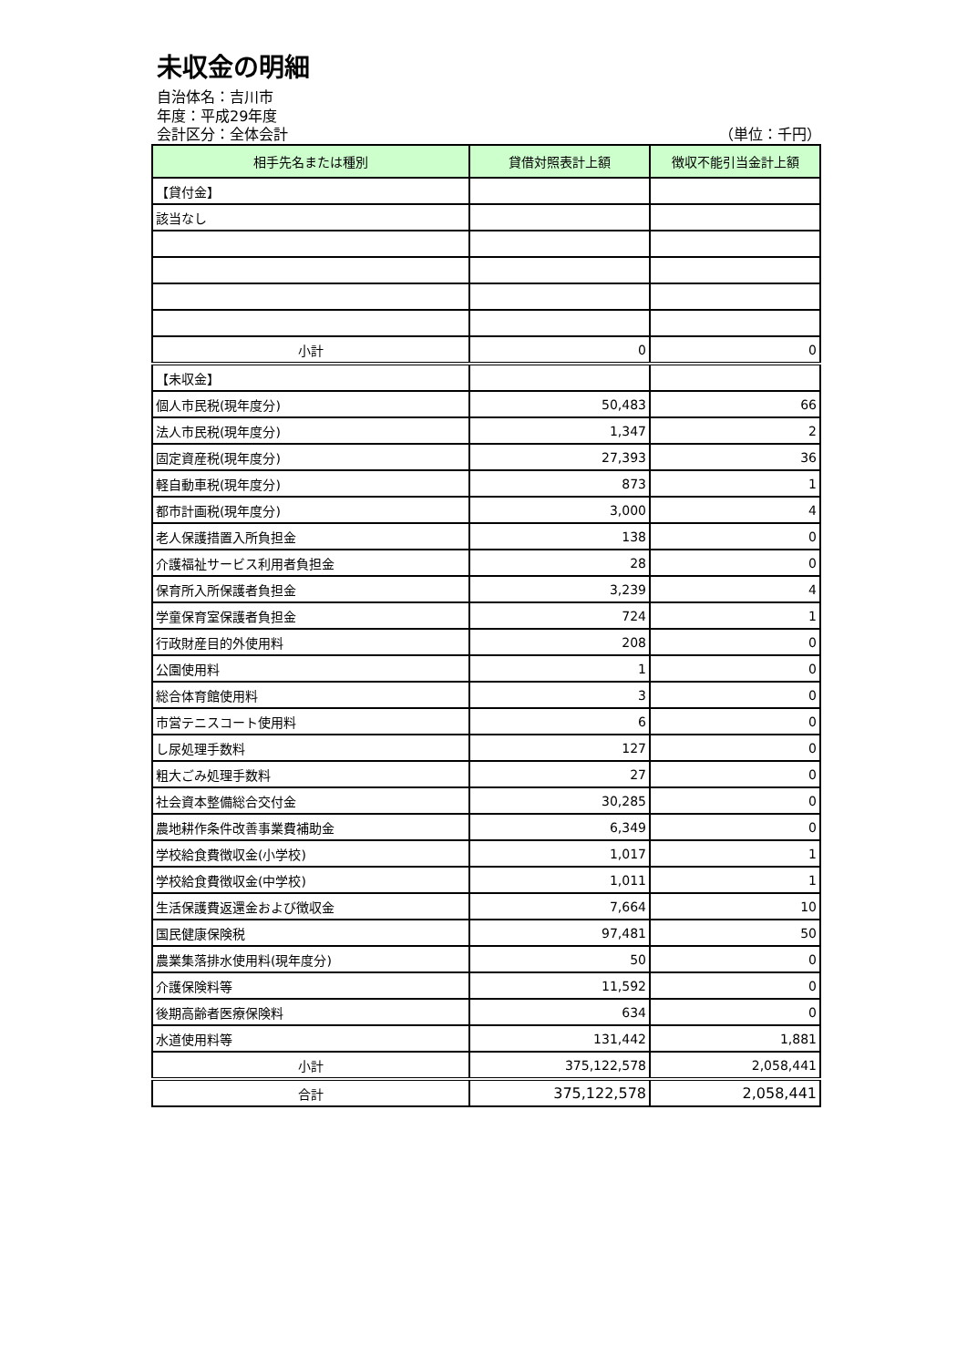未収金の明細
自治体名：吉川市
年度：平成29年度
会計区分：全体会計 （単位：千円）
| 相手先名または種別 | 貸借対照表計上額 | 徴収不能引当金計上額 |
| --- | --- | --- |
| 【貸付金】 | | |
| 該当なし | | |
| 小計 | 0 | 0 |
| 【未収金】 | | |
| 個人市民税(現年度分) | 50,483 | 66 |
| 法人市民税(現年度分) | 1,347 | 2 |
| 固定資産税(現年度分) | 27,393 | 36 |
| 軽自動車税(現年度分) | 873 | 1 |
| 都市計画税(現年度分) | 3,000 | 4 |
| 老人保護措置入所負担金 | 138 | 0 |
| 介護福祉サービス利用者負担金 | 28 | 0 |
| 保育所入所保護者負担金 | 3,239 | 4 |
| 学童保育室保護者負担金 | 724 | 1 |
| 行政財産目的外使用料 | 208 | 0 |
| 公園使用料 | 1 | 0 |
| 総合体育館使用料 | 3 | 0 |
| 市営テニスコート使用料 | 6 | 0 |
| し尿処理手数料 | 127 | 0 |
| 粗大ごみ処理手数料 | 27 | 0 |
| 社会資本整備総合交付金 | 30,285 | 0 |
| 農地耕作条件改善事業費補助金 | 6,349 | 0 |
| 学校給食費徴収金(小学校) | 1,017 | 1 |
| 学校給食費徴収金(中学校) | 1,011 | 1 |
| 生活保護費返還金および徴収金 | 7,664 | 10 |
| 国民健康保険税 | 97,481 | 50 |
| 農業集落排水使用料(現年度分) | 50 | 0 |
| 介護保険料等 | 11,592 | 0 |
| 後期高齢者医療保険料 | 634 | 0 |
| 水道使用料等 | 131,442 | 1,881 |
| 小計 | 375,122,578 | 2,058,441 |
| 合計 | 375,122,578 | 2,058,441 |